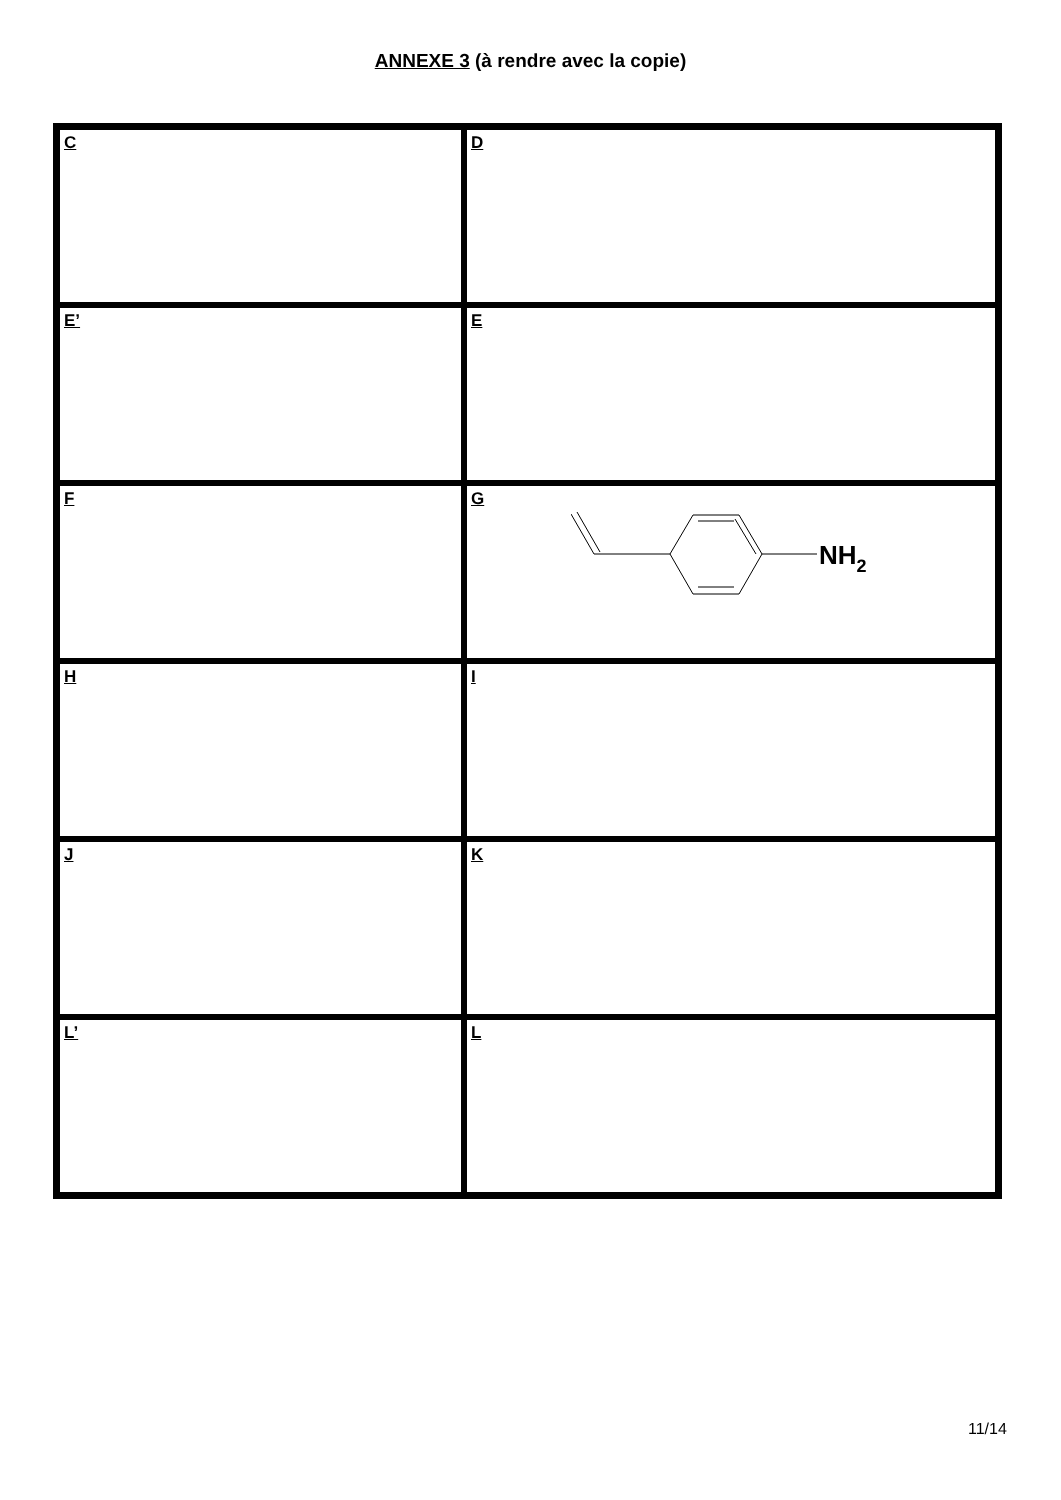ANNEXE 3 (à rendre avec la copie)
| C | D |
| E’ | E |
| F | G NH 2 |
| H | I |
| J | K |
| L’ | L |
11/14